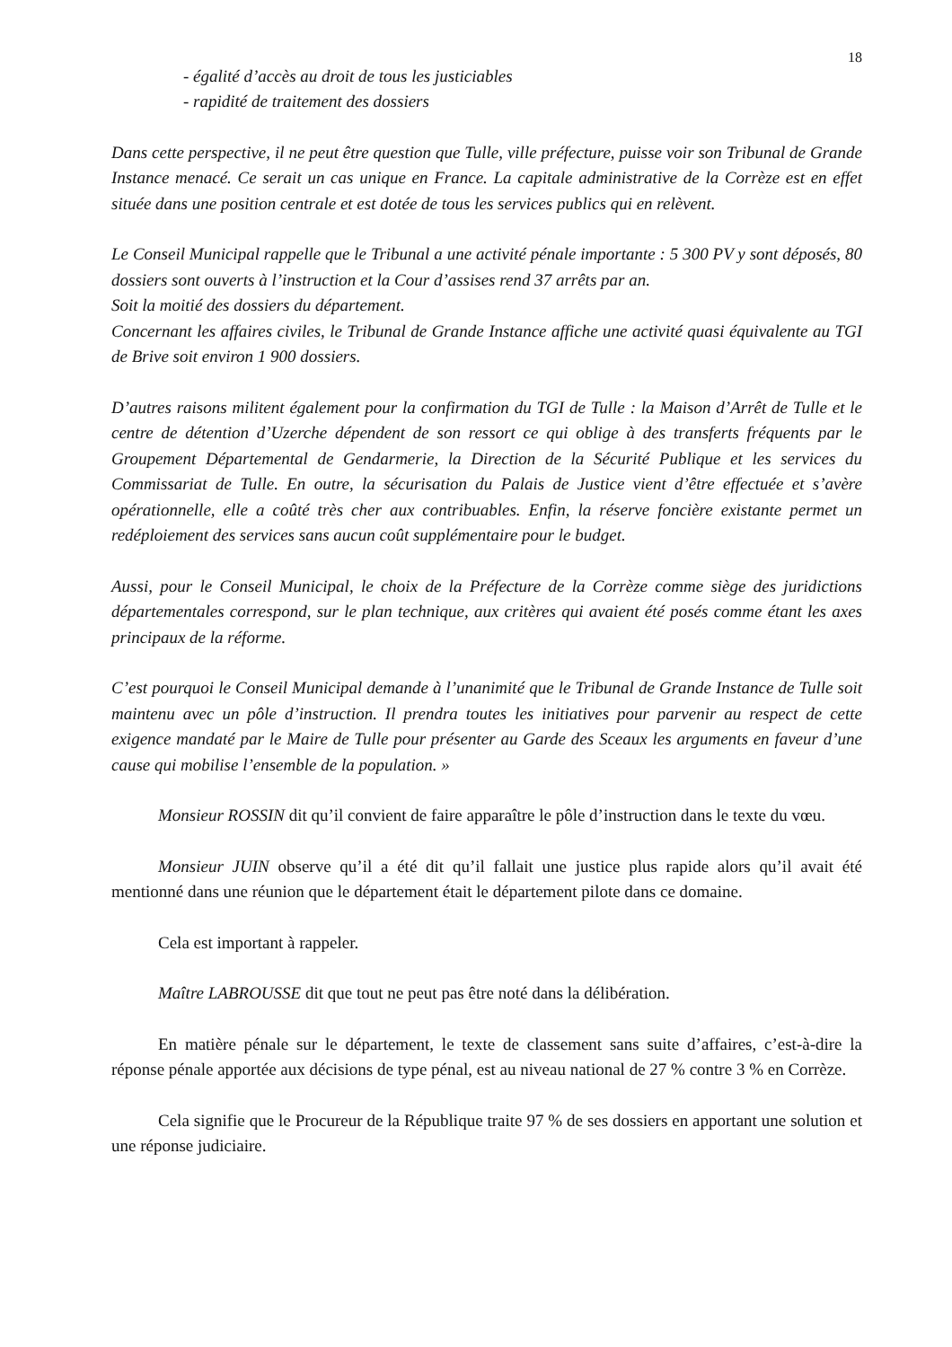18
- égalité d’accès au droit de tous les justiciables
- rapidité de traitement des dossiers
Dans cette perspective, il ne peut être question que Tulle, ville préfecture, puisse voir son Tribunal de Grande Instance menacé. Ce serait un cas unique en France. La capitale administrative de la Corrèze est en effet située dans une position centrale et est dotée de tous les services publics qui en relèvent.
Le Conseil Municipal rappelle que le Tribunal a une activité pénale importante : 5 300 PV y sont déposés, 80 dossiers sont ouverts à l’instruction et la Cour d’assises rend 37 arrêts par an.
Soit la moitié des dossiers du département.
Concernant les affaires civiles, le Tribunal de Grande Instance affiche une activité quasi équivalente au TGI de Brive soit environ 1 900 dossiers.
D’autres raisons militent également pour la confirmation du TGI de Tulle : la Maison d’Arrêt de Tulle et le centre de détention d’Uzerche dépendent de son ressort ce qui oblige à des transferts fréquents par le Groupement Départemental de Gendarmerie, la Direction de la Sécurité Publique et les services du Commissariat de Tulle. En outre, la sécurisation du Palais de Justice vient d’être effectuée et s’avère opérationnelle, elle a coûté très cher aux contribuables. Enfin, la réserve foncière existante permet un redéploiement des services sans aucun coût supplémentaire pour le budget.
Aussi, pour le Conseil Municipal, le choix de la Préfecture de la Corrèze comme siège des juridictions départementales correspond, sur le plan technique, aux critères qui avaient été posés comme étant les axes principaux de la réforme.
C’est pourquoi le Conseil Municipal demande à l’unanimité que le Tribunal de Grande Instance de Tulle soit maintenu avec un pôle d’instruction. Il prendra toutes les initiatives pour parvenir au respect de cette exigence mandaté par le Maire de Tulle pour présenter au Garde des Sceaux les arguments en faveur d’une cause qui mobilise l’ensemble de la population. »
Monsieur ROSSIN dit qu’il convient de faire apparaître le pôle d’instruction dans le texte du vœu.
Monsieur JUIN observe qu’il a été dit qu’il fallait une justice plus rapide alors qu’il avait été mentionné dans une réunion que le département était le département pilote dans ce domaine.
Cela est important à rappeler.
Maître LABROUSSE dit que tout ne peut pas être noté dans la délibération.
En matière pénale sur le département, le texte de classement sans suite d’affaires, c’est-à-dire la réponse pénale apportée aux décisions de type pénal, est au niveau national de 27 % contre 3 % en Corrèze.
Cela signifie que le Procureur de la République traite 97 % de ses dossiers en apportant une solution et une réponse judiciaire.